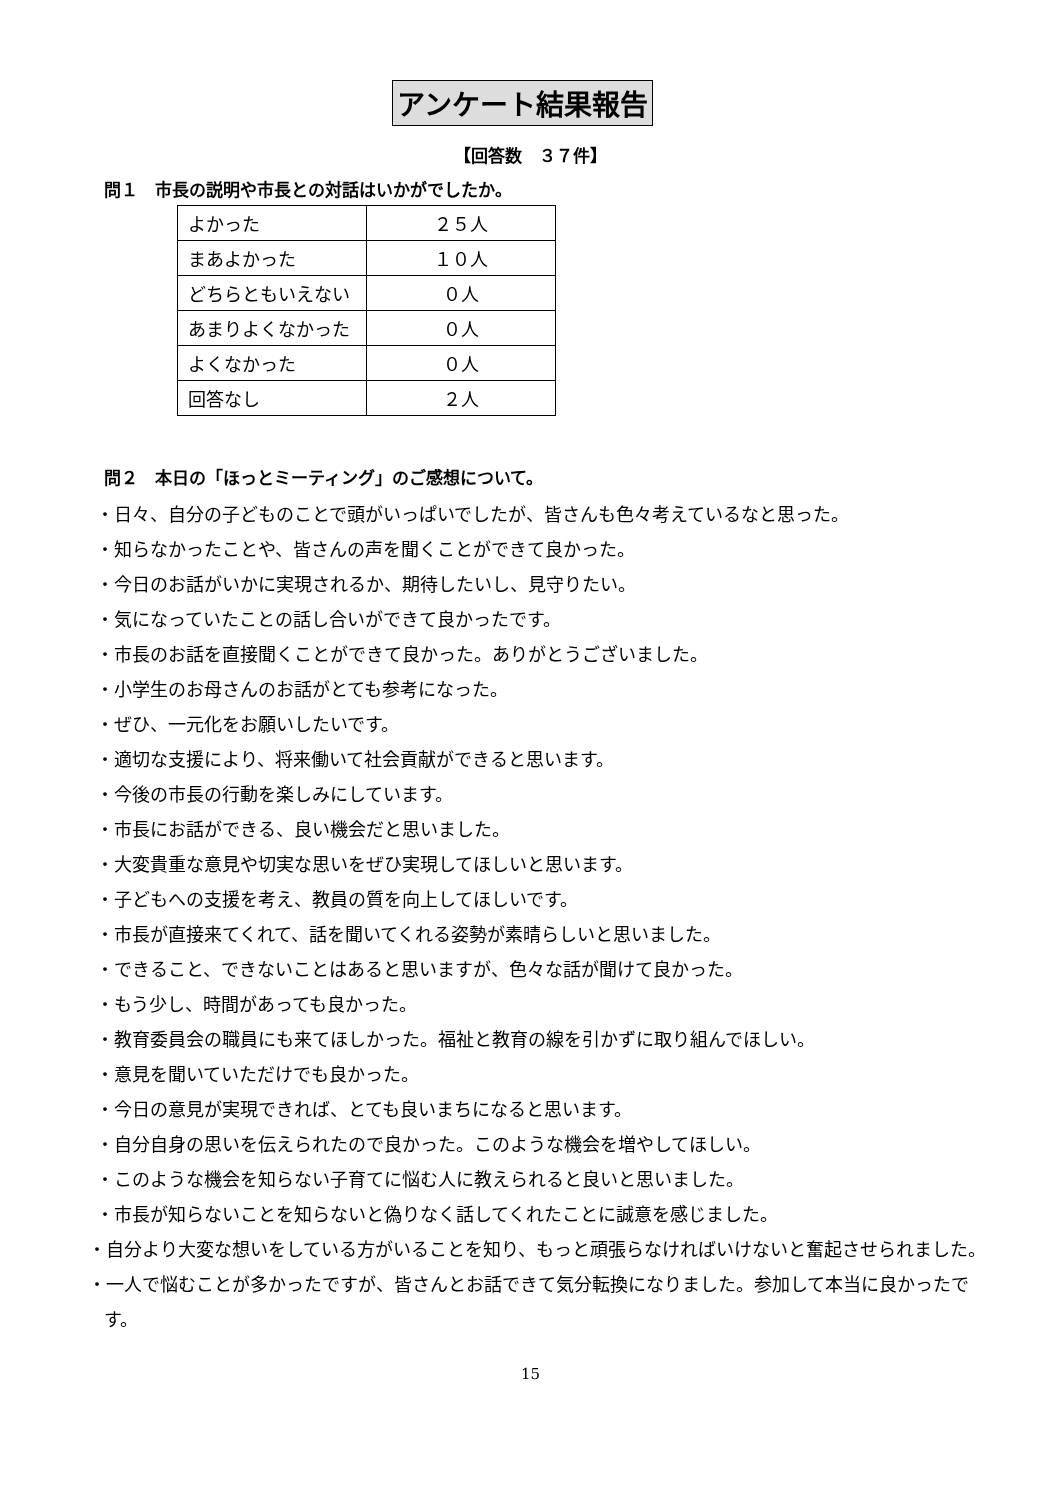アンケート結果報告
【回答数　３７件】
問１　市長の説明や市長との対話はいかがでしたか。
| よかった | ２５人 |
| まあよかった | １０人 |
| どちらともいえない | ０人 |
| あまりよくなかった | ０人 |
| よくなかった | ０人 |
| 回答なし | ２人 |
問２　本日の「ほっとミーティング」のご感想について。
・日々、自分の子どものことで頭がいっぱいでしたが、皆さんも色々考えているなと思った。
・知らなかったことや、皆さんの声を聞くことができて良かった。
・今日のお話がいかに実現されるか、期待したいし、見守りたい。
・気になっていたことの話し合いができて良かったです。
・市長のお話を直接聞くことができて良かった。ありがとうございました。
・小学生のお母さんのお話がとても参考になった。
・ぜひ、一元化をお願いしたいです。
・適切な支援により、将来働いて社会貢献ができると思います。
・今後の市長の行動を楽しみにしています。
・市長にお話ができる、良い機会だと思いました。
・大変貴重な意見や切実な思いをぜひ実現してほしいと思います。
・子どもへの支援を考え、教員の質を向上してほしいです。
・市長が直接来てくれて、話を聞いてくれる姿勢が素晴らしいと思いました。
・できること、できないことはあると思いますが、色々な話が聞けて良かった。
・もう少し、時間があっても良かった。
・教育委員会の職員にも来てほしかった。福祉と教育の線を引かずに取り組んでほしい。
・意見を聞いていただけでも良かった。
・今日の意見が実現できれば、とても良いまちになると思います。
・自分自身の思いを伝えられたので良かった。このような機会を増やしてほしい。
・このような機会を知らない子育てに悩む人に教えられると良いと思いました。
・市長が知らないことを知らないと偽りなく話してくれたことに誠意を感じました。
・自分より大変な想いをしている方がいることを知り、もっと頑張らなければいけないと奮起させられました。
・一人で悩むことが多かったですが、皆さんとお話できて気分転換になりました。参加して本当に良かったです。
15